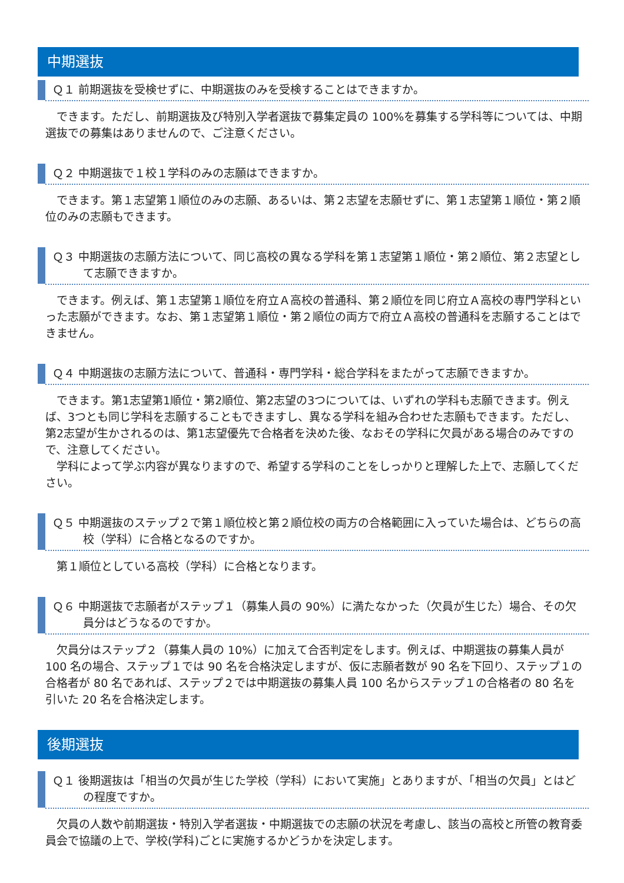中期選抜
Ｑ１ 前期選抜を受検せずに、中期選抜のみを受検することはできますか。
　できます。ただし、前期選抜及び特別入学者選抜で募集定員の 100%を募集する学科等については、中期選抜での募集はありませんので、ご注意ください。
Ｑ２ 中期選抜で１校１学科のみの志願はできますか。
　できます。第１志望第１順位のみの志願、あるいは、第２志望を志願せずに、第１志望第１順位・第２順位のみの志願もできます。
Ｑ３ 中期選抜の志願方法について、同じ高校の異なる学科を第１志望第１順位・第２順位、第２志望として志願できますか。
　できます。例えば、第１志望第１順位を府立Ａ高校の普通科、第２順位を同じ府立Ａ高校の専門学科といった志願ができます。なお、第１志望第１順位・第２順位の両方で府立Ａ高校の普通科を志願することはできません。
Ｑ４ 中期選抜の志願方法について、普通科・専門学科・総合学科をまたがって志願できますか。
　できます。第1志望第1順位・第2順位、第2志望の3つについては、いずれの学科も志願できます。例えば、3つとも同じ学科を志願することもできますし、異なる学科を組み合わせた志願もできます。ただし、第2志望が生かされるのは、第1志望優先で合格者を決めた後、なおその学科に欠員がある場合のみですので、注意してください。
　学科によって学ぶ内容が異なりますので、希望する学科のことをしっかりと理解した上で、志願してください。
Ｑ５ 中期選抜のステップ２で第１順位校と第２順位校の両方の合格範囲に入っていた場合は、どちらの高校（学科）に合格となるのですか。
　第１順位としている高校（学科）に合格となります。
Ｑ６ 中期選抜で志願者がステップ１（募集人員の 90%）に満たなかった（欠員が生じた）場合、その欠員分はどうなるのですか。
　欠員分はステップ２（募集人員の 10%）に加えて合否判定をします。例えば、中期選抜の募集人員が 100 名の場合、ステップ１では 90 名を合格決定しますが、仮に志願者数が 90 名を下回り、ステップ１の合格者が 80 名であれば、ステップ２では中期選抜の募集人員 100 名からステップ１の合格者の 80 名を引いた 20 名を合格決定します。
後期選抜
Ｑ１ 後期選抜は「相当の欠員が生じた学校（学科）において実施」とありますが、「相当の欠員」とはどの程度ですか。
　欠員の人数や前期選抜・特別入学者選抜・中期選抜での志願の状況を考慮し、該当の高校と所管の教育委員会で協議の上で、学校(学科)ごとに実施するかどうかを決定します。